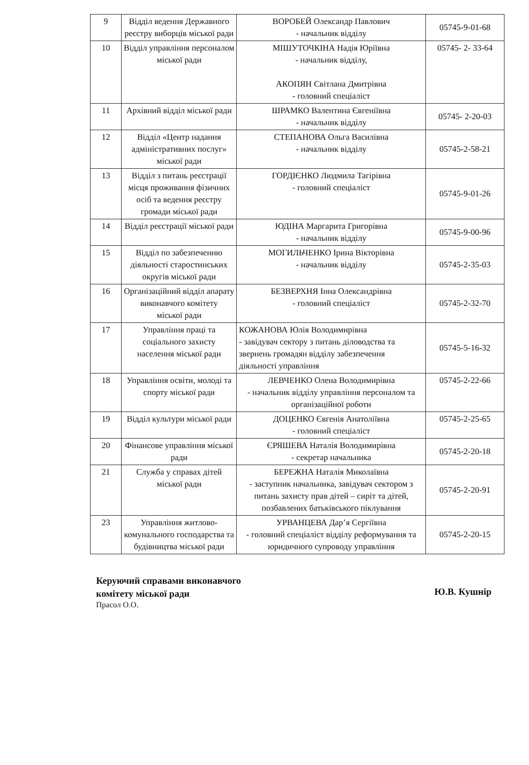| 9 | Відділ ведення Державного реєстру виборців міської ради | ВОРОБЕЙ Олександр Павлович - начальник відділу | 05745-9-01-68 |
| 10 | Відділ управління персоналом міської ради | МІШУТОЧКІНА Надія Юріївна - начальник відділу, АКОПЯН Світлана Дмитрівна - головний спеціаліст | 05745- 2- 33-64 |
| 11 | Архівний відділ міської ради | ШРАМКО Валентина Євгеніївна - начальник відділу | 05745- 2-20-03 |
| 12 | Відділ «Центр надання адміністративних послуг» міської ради | СТЕПАНОВА Ольга Василівна - начальник відділу | 05745-2-58-21 |
| 13 | Відділ з питань реєстрації місця проживання фізичних осіб та ведення реєстру громади міської ради | ГОРДІЄНКО Людмила Тагірівна - головний спеціаліст | 05745-9-01-26 |
| 14 | Відділ реєстрації міської ради | ЮДІНА Маргарита Григорівна - начальник відділу | 05745-9-00-96 |
| 15 | Відділ по забезпеченню діяльності старостинських округів міської ради | МОГИЛЬЧЕНКО Ірина Вікторівна - начальник відділу | 05745-2-35-03 |
| 16 | Організаційний відділ апарату виконавчого комітету міської ради | БЕЗВЕРХНЯ Інна Олександрівна - головний спеціаліст | 05745-2-32-70 |
| 17 | Управління праці та соціального захисту населення міської ради | КОЖАНОВА Юлія Володимирівна - завідувач сектору з питань діловодства та звернень громадян відділу забезпечення діяльності управління | 05745-5-16-32 |
| 18 | Управління освіти, молоді та спорту міської ради | ЛЕВЧЕНКО Олена Володимирівна - начальник відділу управління персоналом та організаційної роботи | 05745-2-22-66 |
| 19 | Відділ культури міської ради | ДОЦЕНКО Євгенія Анатоліївна - головний спеціаліст | 05745-2-25-65 |
| 20 | Фінансове управління міської ради | ЄРЯШЕВА Наталія Володимирівна - секретар начальника | 05745-2-20-18 |
| 21 | Служба у справах дітей міської ради | БЕРЕЖНА Наталія Миколаївна - заступник начальника, завідувач сектором з питань захисту прав дітей – сиріт та дітей, позбавлених батьківського піклування | 05745-2-20-91 |
| 23 | Управління житлово-комунального господарства та будівництва міської ради | УРВАНЦЕВА Дар’я Сергіївна - головний спеціаліст відділу реформування та юридичного супроводу управління | 05745-2-20-15 |
Керуючий справами виконавчого
комітету міської ради
Прасол О.О.
Ю.В. Кушнір